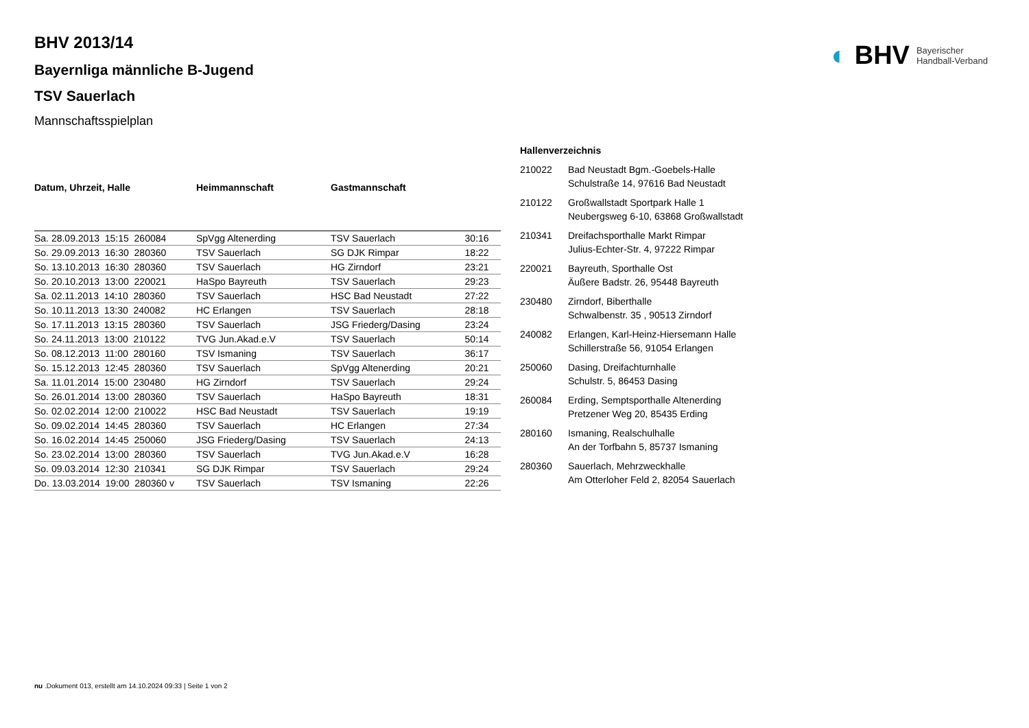◐ BHV Bayerischer
Handball-Verband
BHV 2013/14
Bayernliga männliche B-Jugend
TSV Sauerlach
Mannschaftsspielplan
| Datum, Uhrzeit, Halle | Heimmannschaft | Gastmannschaft | |
| --- | --- | --- | --- |
| Sa. 28.09.2013 15:15 260084 | SpVgg Altenerding | TSV Sauerlach | 30:16 |
| So. 29.09.2013 16:30 280360 | TSV Sauerlach | SG DJK Rimpar | 18:22 |
| So. 13.10.2013 16:30 280360 | TSV Sauerlach | HG Zirndorf | 23:21 |
| So. 20.10.2013 13:00 220021 | HaSpo Bayreuth | TSV Sauerlach | 29:23 |
| Sa. 02.11.2013 14:10 280360 | TSV Sauerlach | HSC Bad Neustadt | 27:22 |
| So. 10.11.2013 13:30 240082 | HC Erlangen | TSV Sauerlach | 28:18 |
| So. 17.11.2013 13:15 280360 | TSV Sauerlach | JSG Friederg/Dasing | 23:24 |
| So. 24.11.2013 13:00 210122 | TVG Jun.Akad.e.V | TSV Sauerlach | 50:14 |
| So. 08.12.2013 11:00 280160 | TSV Ismaning | TSV Sauerlach | 36:17 |
| So. 15.12.2013 12:45 280360 | TSV Sauerlach | SpVgg Altenerding | 20:21 |
| Sa. 11.01.2014 15:00 230480 | HG Zirndorf | TSV Sauerlach | 29:24 |
| So. 26.01.2014 13:00 280360 | TSV Sauerlach | HaSpo Bayreuth | 18:31 |
| So. 02.02.2014 12:00 210022 | HSC Bad Neustadt | TSV Sauerlach | 19:19 |
| So. 09.02.2014 14:45 280360 | TSV Sauerlach | HC Erlangen | 27:34 |
| So. 16.02.2014 14:45 250060 | JSG Friederg/Dasing | TSV Sauerlach | 24:13 |
| So. 23.02.2014 13:00 280360 | TSV Sauerlach | TVG Jun.Akad.e.V | 16:28 |
| So. 09.03.2014 12:30 210341 | SG DJK Rimpar | TSV Sauerlach | 29:24 |
| Do. 13.03.2014 19:00 280360 v | TSV Sauerlach | TSV Ismaning | 22:26 |
| Hallenverzeichnis | |
| --- | --- |
| 210022 | Bad Neustadt Bgm.-Goebels-Halle Schulstraße 14, 97616 Bad Neustadt |
| 210122 | Großwallstadt Sportpark Halle 1 Neubergsweg 6-10, 63868 Großwallstadt |
| 210341 | Dreifachsporthalle Markt Rimpar Julius-Echter-Str. 4, 97222 Rimpar |
| 220021 | Bayreuth, Sporthalle Ost Äußere Badstr. 26, 95448 Bayreuth |
| 230480 | Zirndorf, Biberthalle Schwalbenstr. 35 , 90513 Zirndorf |
| 240082 | Erlangen, Karl-Heinz-Hiersemann Halle Schillerstraße 56, 91054 Erlangen |
| 250060 | Dasing, Dreifachturnhalle Schulstr. 5, 86453 Dasing |
| 260084 | Erding, Semptsporthalle Altenerding Pretzener Weg 20, 85435 Erding |
| 280160 | Ismaning, Realschulhalle An der Torfbahn 5, 85737 Ismaning |
| 280360 | Sauerlach, Mehrzweckhalle Am Otterloher Feld 2, 82054 Sauerlach |
nu .Dokument 013, erstellt am 14.10.2024 09:33 | Seite 1 von 2